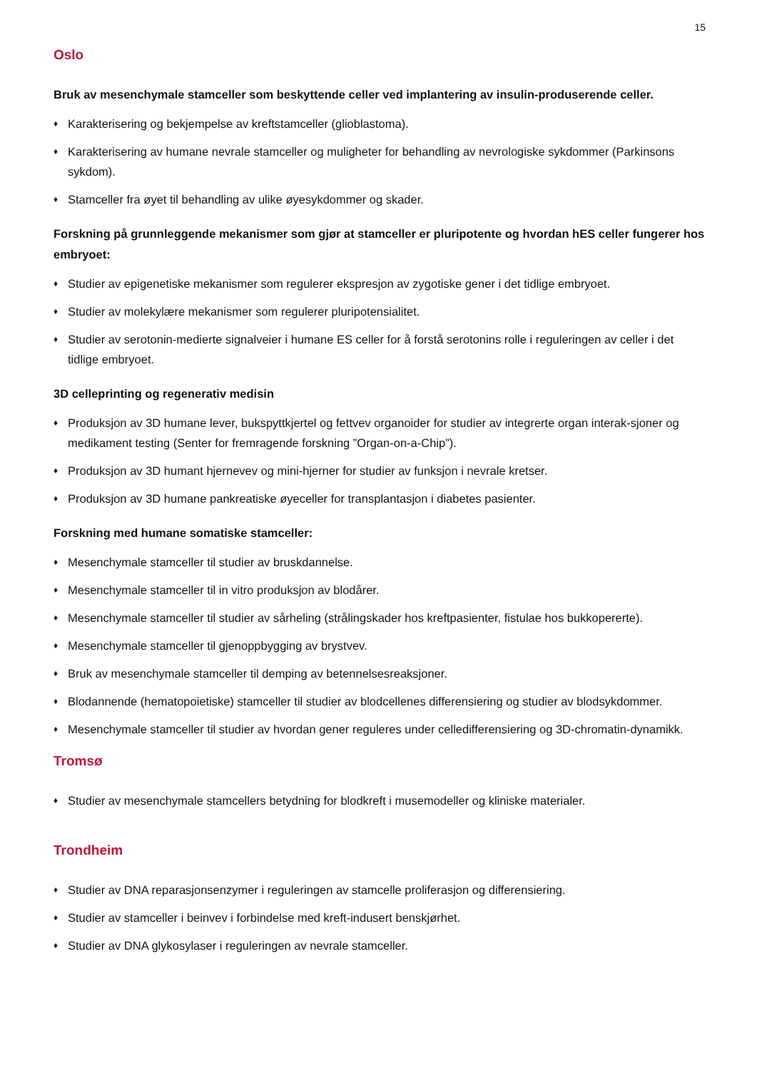15
Oslo
Bruk av mesenchymale stamceller som beskyttende celler ved implantering av insulin-produserende celler.
♦ Karakterisering og bekjempelse av kreftstamceller (glioblastoma).
♦ Karakterisering av humane nevrale stamceller og muligheter for behandling av nevrologiske sykdommer (Parkinsons sykdom).
♦ Stamceller fra øyet til behandling av ulike øyesykdommer og skader.
Forskning på grunnleggende mekanismer som gjør at stamceller er pluripotente og hvordan hES celler fungerer hos embryoet:
♦ Studier av epigenetiske mekanismer som regulerer ekspresjon av zygotiske gener i det tidlige embryoet.
♦ Studier av molekylære mekanismer som regulerer pluripotensialitet.
♦ Studier av serotonin-medierte signalveier i humane ES celler for å forstå serotonins rolle i reguleringen av celler i det tidlige embryoet.
3D celleprinting og regenerativ medisin
♦ Produksjon av 3D humane lever, bukspyttkjertel og fettvev organoider for studier av integrerte organ interak-sjoner og medikament testing (Senter for fremragende forskning ”Organ-on-a-Chip”).
♦ Produksjon av 3D humant hjernevev og mini-hjerner for studier av funksjon i nevrale kretser.
♦ Produksjon av 3D humane pankreatiske øyeceller for transplantasjon i diabetes pasienter.
Forskning med humane somatiske stamceller:
♦ Mesenchymale stamceller til studier av bruskdannelse.
♦ Mesenchymale stamceller til in vitro produksjon av blodårer.
♦ Mesenchymale stamceller til studier av sårheling (strålingskader hos kreftpasienter, fistulae hos bukkopererte).
♦ Mesenchymale stamceller til gjenoppbygging av brystvev.
♦ Bruk av mesenchymale stamceller til demping av betennelsesreaksjoner.
♦ Blodannende (hematopoietiske) stamceller til studier av blodcellenes differensiering og studier av blodsykdommer.
♦ Mesenchymale stamceller til studier av hvordan gener reguleres under celledifferensiering og 3D-chromatin-dynamikk.
Tromsø
♦ Studier av mesenchymale stamcellers betydning for blodkreft i musemodeller og kliniske materialer.
Trondheim
♦ Studier av DNA reparasjonsenzymer i reguleringen av stamcelle proliferasjon og differensiering.
♦ Studier av stamceller i beinvev i forbindelse med kreft-indusert benskjørhet.
♦ Studier av DNA glykosylaser i reguleringen av nevrale stamceller.